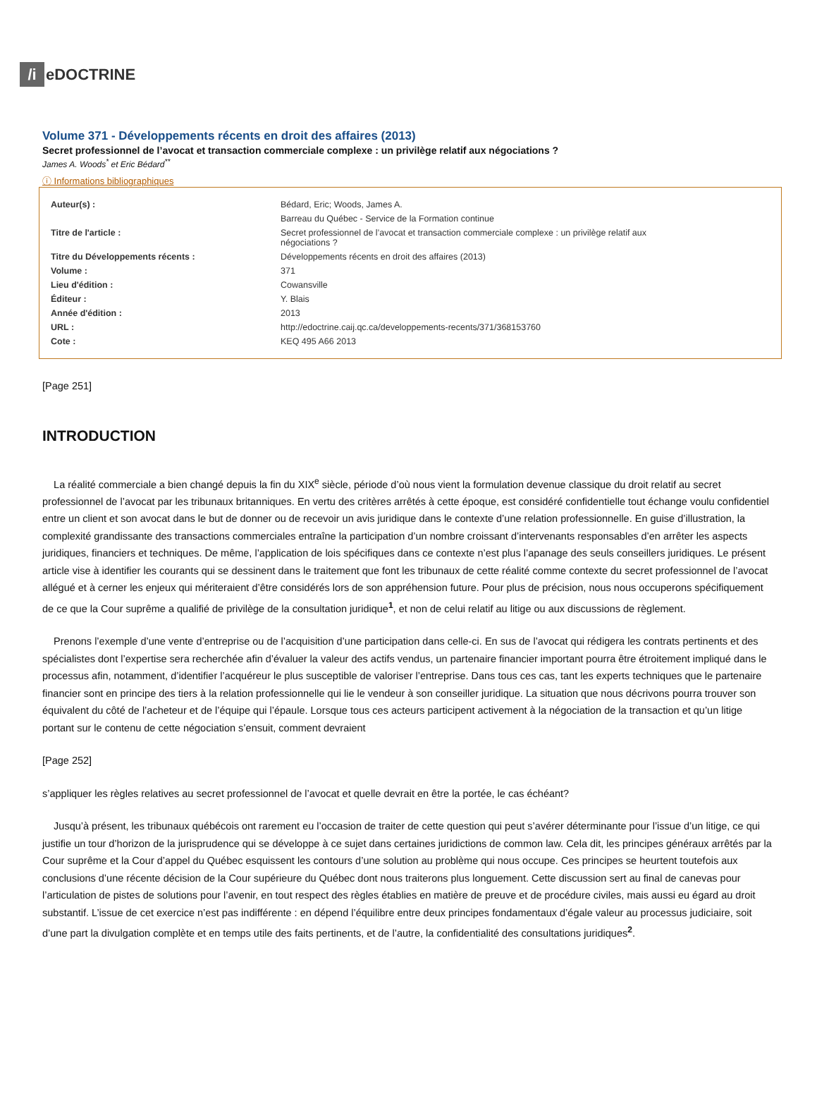/i eDOCTRINE
Volume 371 - Développements récents en droit des affaires (2013)
Secret professionnel de l’avocat et transaction commerciale complexe : un privilège relatif aux négociations ?
James A. Woods<sup>*</sup> et Eric Bédard<sup>**</sup>
ⓘ Informations bibliographiques
| Auteur(s) : | Bédard, Eric; Woods, James A. |
| | Barreau du Québec - Service de la Formation continue |
| Titre de l'article : | Secret professionnel de l’avocat et transaction commerciale complexe : un privilège relatif aux négociations ? |
| Titre du Développements récents : | Développements récents en droit des affaires (2013) |
| Volume : | 371 |
| Lieu d'édition : | Cowansville |
| Éditeur : | Y. Blais |
| Année d'édition : | 2013 |
| URL : | http://edoctrine.caij.qc.ca/developpements-recents/371/368153760 |
| Cote : | KEQ 495 A66 2013 |
[Page 251]
INTRODUCTION
La réalité commerciale a bien changé depuis la fin du XIX<sup>e</sup> siècle, période d’où nous vient la formulation devenue classique du droit relatif au secret professionnel de l’avocat par les tribunaux britanniques. En vertu des critères arrêtés à cette époque, est considéré confidentielle tout échange voulu confidentiel entre un client et son avocat dans le but de donner ou de recevoir un avis juridique dans le contexte d’une relation professionnelle. En guise d’illustration, la complexité grandissante des transactions commerciales entraîne la participation d’un nombre croissant d’intervenants responsables d’en arrêter les aspects juridiques, financiers et techniques. De même, l’application de lois spécifiques dans ce contexte n’est plus l’apanage des seuls conseillers juridiques. Le présent article vise à identifier les courants qui se dessinent dans le traitement que font les tribunaux de cette réalité comme contexte du secret professionnel de l’avocat allégué et à cerner les enjeux qui mériteraient d’être considérés lors de son appréhension future. Pour plus de précision, nous nous occuperons spécifiquement de ce que la Cour suprême a qualifié de privilège de la consultation juridique<sup>1</sup>, et non de celui relatif au litige ou aux discussions de règlement.
Prenons l’exemple d’une vente d’entreprise ou de l’acquisition d’une participation dans celle-ci. En sus de l’avocat qui rédigera les contrats pertinents et des spécialistes dont l’expertise sera recherchée afin d’évaluer la valeur des actifs vendus, un partenaire financier important pourra être étroitement impliqué dans le processus afin, notamment, d’identifier l’acquéreur le plus susceptible de valoriser l’entreprise. Dans tous ces cas, tant les experts techniques que le partenaire financier sont en principe des tiers à la relation professionnelle qui lie le vendeur à son conseiller juridique. La situation que nous décrivons pourra trouver son équivalent du côté de l’acheteur et de l’équipe qui l’épaule. Lorsque tous ces acteurs participent activement à la négociation de la transaction et qu’un litige portant sur le contenu de cette négociation s’ensuit, comment devraient
[Page 252]
s’appliquer les règles relatives au secret professionnel de l’avocat et quelle devrait en être la portée, le cas échéant?
Jusqu’à présent, les tribunaux québécois ont rarement eu l’occasion de traiter de cette question qui peut s’avérer déterminante pour l’issue d’un litige, ce qui justifie un tour d’horizon de la jurisprudence qui se développe à ce sujet dans certaines juridictions de common law. Cela dit, les principes généraux arrêtés par la Cour suprême et la Cour d’appel du Québec esquissent les contours d’une solution au problème qui nous occupe. Ces principes se heurtent toutefois aux conclusions d’une récente décision de la Cour supérieure du Québec dont nous traiterons plus longuement. Cette discussion sert au final de canevas pour l’articulation de pistes de solutions pour l’avenir, en tout respect des règles établies en matière de preuve et de procédure civiles, mais aussi eu égard au droit substantif. L’issue de cet exercice n’est pas indifférente : en dépend l’équilibre entre deux principes fondamentaux d’égale valeur au processus judiciaire, soit d’une part la divulgation complète et en temps utile des faits pertinents, et de l’autre, la confidentialité des consultations juridiques<sup>2</sup>.